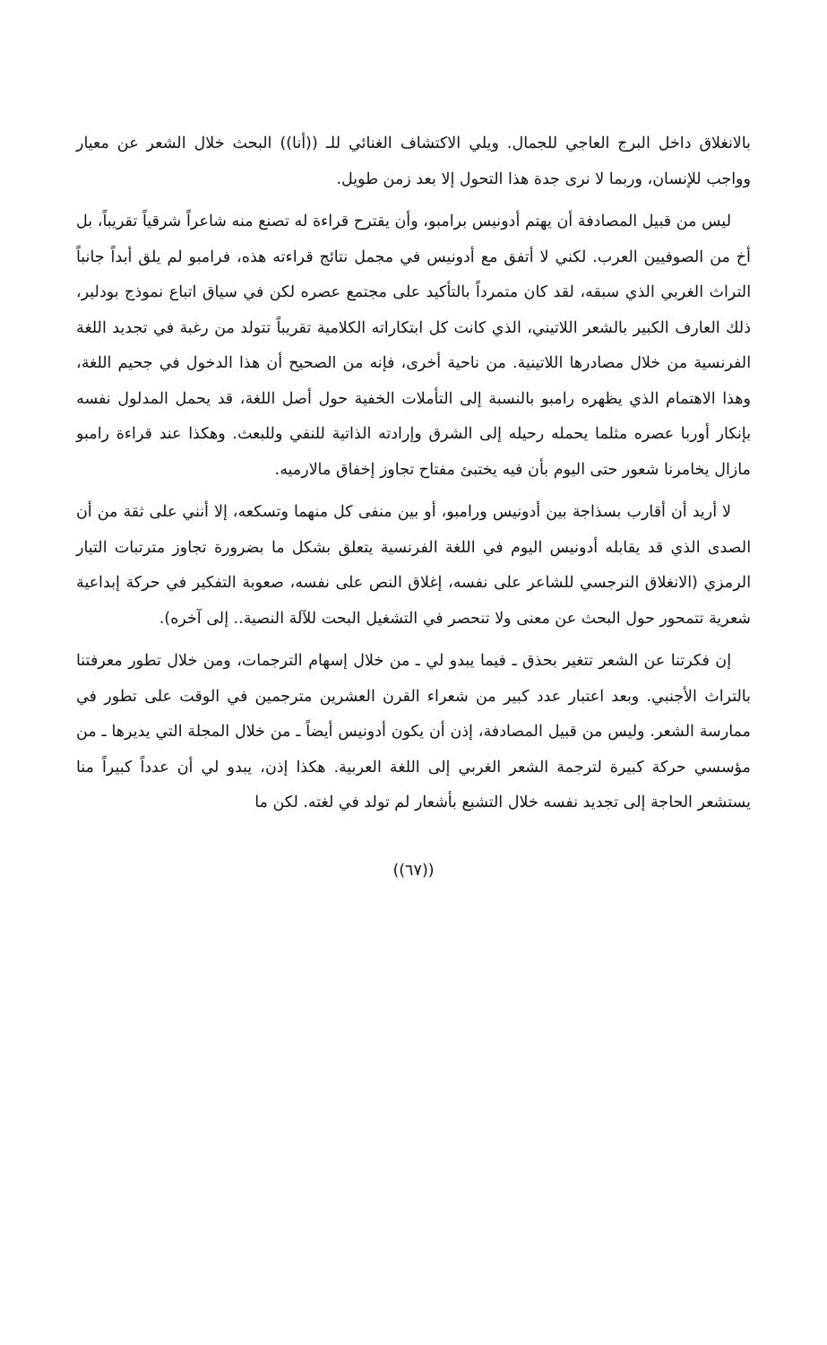بالانغلاق داخل البرج العاجي للجمال. ويلي الاكتشاف الغنائي للـ ((أنا)) البحث خلال الشعر عن معيار وواجب للإنسان، وربما لا نرى جدة هذا التحول إلا بعد زمن طويل.
ليس من قبيل المصادفة أن يهتم أدونيس برامبو، وأن يقترح قراءة له تصنع منه شاعراً شرقياً تقريباً، بل أخ من الصوفيين العرب. لكني لا أتفق مع أدونيس في مجمل نتائج قراءته هذه، فرامبو لم يلق أبداً جانباً التراث الغربي الذي سبقه، لقد كان متمرداً بالتأكيد على مجتمع عصره لكن في سياق اتباع نموذج بودلير، ذلك العارف الكبير بالشعر اللاتيني، الذي كانت كل ابتكاراته الكلامية تقريباً تتولد من رغبة في تجديد اللغة الفرنسية من خلال مصادرها اللاتينية. من ناحية أخرى، فإنه من الصحيح أن هذا الدخول في جحيم اللغة، وهذا الاهتمام الذي يظهره رامبو بالنسبة إلى التأملات الخفية حول أصل اللغة، قد يحمل المدلول نفسه بإنكار أوربا عصره مثلما يحمله رحيله إلى الشرق وإرادته الذاتية للنفي وللبعث. وهكذا عند قراءة رامبو مازال يخامرنا شعور حتى اليوم بأن فيه يختبئ مفتاح تجاوز إخفاق مالارميه.
لا أريد أن أقارب بسذاجة بين أدونيس ورامبو، أو بين منفى كل منهما وتسكعه، إلا أنني على ثقة من أن الصدى الذي قد يقابله أدونيس اليوم في اللغة الفرنسية يتعلق بشكل ما بضرورة تجاوز مترتبات التيار الرمزي (الانغلاق النرجسي للشاعر على نفسه، إغلاق النص على نفسه، صعوبة التفكير في حركة إبداعية شعرية تتمحور حول البحث عن معنى ولا تنحصر في التشغيل البحت للآلة النصية.. إلى آخره).
إن فكرتنا عن الشعر تتغير بحذق ـ فيما يبدو لي ـ من خلال إسهام الترجمات، ومن خلال تطور معرفتنا بالتراث الأجنبي. وبعد اعتبار عدد كبير من شعراء القرن العشرين مترجمين في الوقت على تطور في ممارسة الشعر. وليس من قبيل المصادفة، إذن أن يكون أدونيس أيضاً ـ من خلال المجلة التي يديرها ـ من مؤسسي حركة كبيرة لترجمة الشعر الغربي إلى اللغة العربية. هكذا إذن، يبدو لي أن عدداً كبيراً منا يستشعر الحاجة إلى تجديد نفسه خلال التشبع بأشعار لم تولد في لغته. لكن ما
((٦٧))